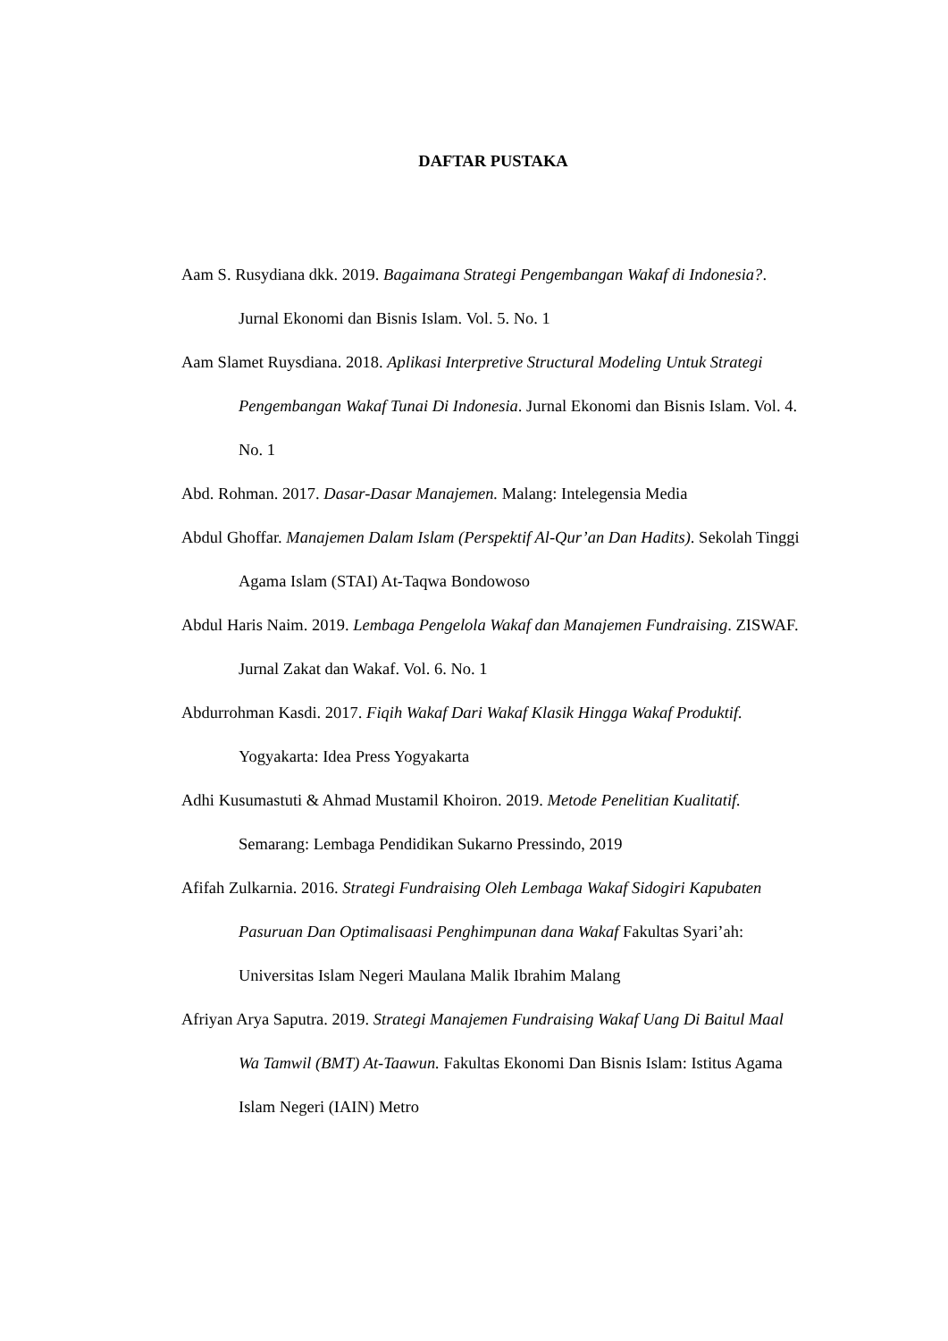DAFTAR PUSTAKA
Aam S. Rusydiana dkk. 2019. Bagaimana Strategi Pengembangan Wakaf di Indonesia?. Jurnal Ekonomi dan Bisnis Islam. Vol. 5. No. 1
Aam Slamet Ruysdiana. 2018. Aplikasi Interpretive Structural Modeling Untuk Strategi Pengembangan Wakaf Tunai Di Indonesia. Jurnal Ekonomi dan Bisnis Islam. Vol. 4. No. 1
Abd. Rohman. 2017. Dasar-Dasar Manajemen. Malang: Intelegensia Media
Abdul Ghoffar. Manajemen Dalam Islam (Perspektif Al-Qur’an Dan Hadits). Sekolah Tinggi Agama Islam (STAI) At-Taqwa Bondowoso
Abdul Haris Naim. 2019. Lembaga Pengelola Wakaf dan Manajemen Fundraising. ZISWAF. Jurnal Zakat dan Wakaf. Vol. 6. No. 1
Abdurrohman Kasdi. 2017. Fiqih Wakaf Dari Wakaf Klasik Hingga Wakaf Produktif. Yogyakarta: Idea Press Yogyakarta
Adhi Kusumastuti & Ahmad Mustamil Khoiron. 2019. Metode Penelitian Kualitatif. Semarang: Lembaga Pendidikan Sukarno Pressindo, 2019
Afifah Zulkarnia. 2016. Strategi Fundraising Oleh Lembaga Wakaf Sidogiri Kapubaten Pasuruan Dan Optimalisaasi Penghimpunan dana Wakaf Fakultas Syari’ah: Universitas Islam Negeri Maulana Malik Ibrahim Malang
Afriyan Arya Saputra. 2019. Strategi Manajemen Fundraising Wakaf Uang Di Baitul Maal Wa Tamwil (BMT) At-Taawun. Fakultas Ekonomi Dan Bisnis Islam: Istitus Agama Islam Negeri (IAIN) Metro